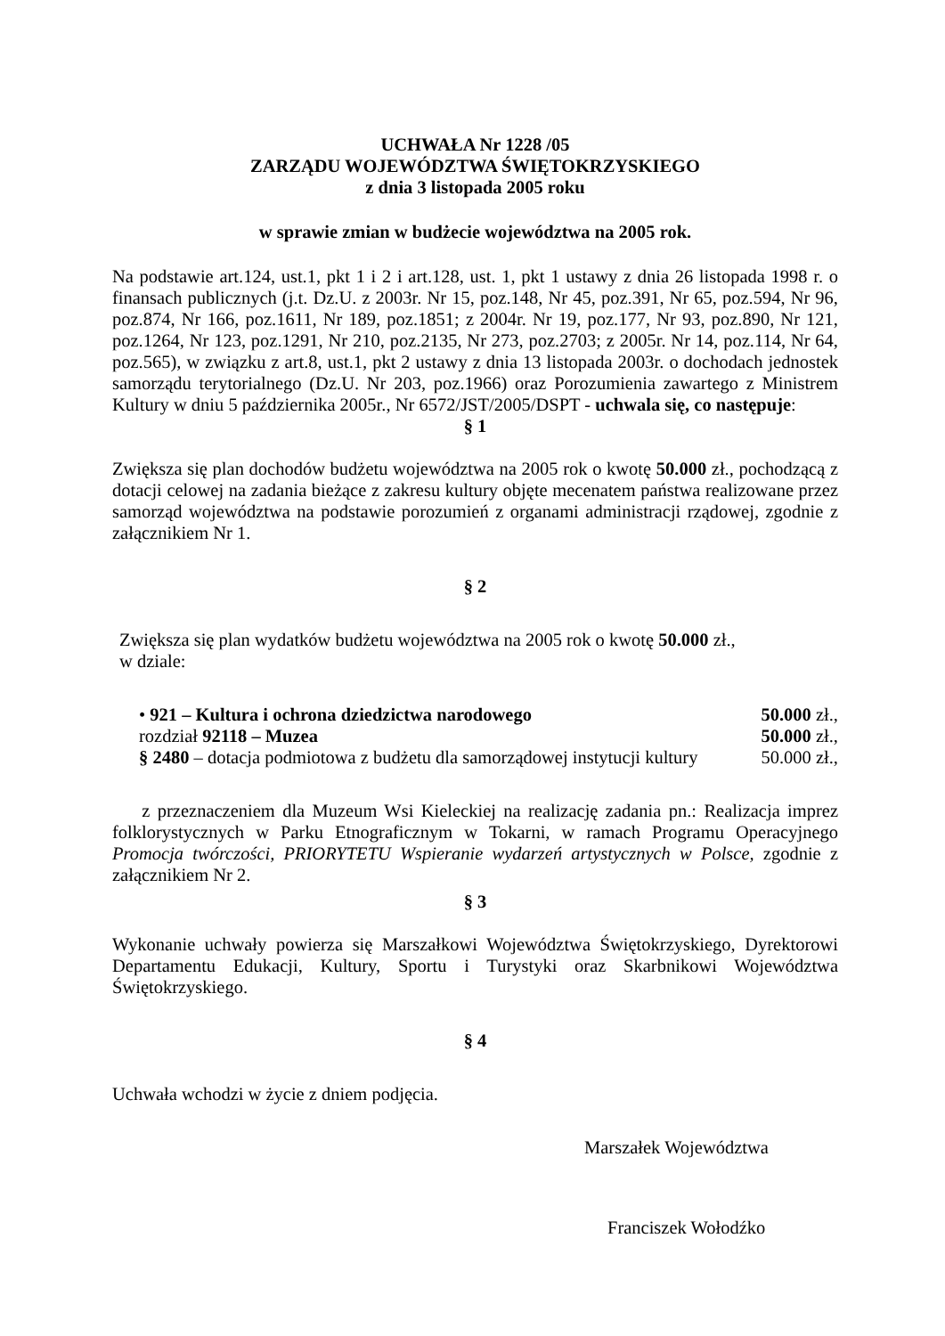UCHWAŁA Nr 1228 /05
ZARZĄDU WOJEWÓDZTWA ŚWIĘTOKRZYSKIEGO
z dnia 3 listopada 2005 roku
w sprawie zmian w budżecie województwa na 2005 rok.
Na podstawie art.124, ust.1, pkt 1 i 2 i art.128, ust. 1, pkt 1 ustawy z dnia 26 listopada 1998 r. o finansach publicznych (j.t. Dz.U. z 2003r. Nr 15, poz.148, Nr 45, poz.391, Nr 65, poz.594, Nr 96, poz.874, Nr 166, poz.1611, Nr 189, poz.1851; z 2004r. Nr 19, poz.177, Nr 93, poz.890, Nr 121, poz.1264, Nr 123, poz.1291, Nr 210, poz.2135, Nr 273, poz.2703; z 2005r. Nr 14, poz.114, Nr 64, poz.565), w związku z art.8, ust.1, pkt 2 ustawy z dnia 13 listopada 2003r. o dochodach jednostek samorządu terytorialnego (Dz.U. Nr 203, poz.1966) oraz Porozumienia zawartego z Ministrem Kultury w dniu 5 października 2005r., Nr 6572/JST/2005/DSPT - uchwala się, co następuje:
§ 1
Zwiększa się plan dochodów budżetu województwa na 2005 rok o kwotę 50.000 zł., pochodzącą z dotacji celowej na zadania bieżące z zakresu kultury objęte mecenatem państwa realizowane przez samorząd województwa na podstawie porozumień z organami administracji rządowej, zgodnie z załącznikiem Nr 1.
§ 2
Zwiększa się plan wydatków budżetu województwa na 2005 rok o kwotę 50.000 zł.,
w dziale:
• 921 – Kultura i ochrona dziedzictwa narodowego 50.000 zł.,
rozdział 92118 – Muzea 50.000 zł.,
§ 2480 – dotacja podmiotowa z budżetu dla samorządowej instytucji kultury 50.000 zł.,
z przeznaczeniem dla Muzeum Wsi Kieleckiej na realizację zadania pn.: Realizacja imprez folklorystycznych w Parku Etnograficznym w Tokarni, w ramach Programu Operacyjnego Promocja twórczości, PRIORYTETU Wspieranie wydarzeń artystycznych w Polsce, zgodnie z załącznikiem Nr 2.
§ 3
Wykonanie uchwały powierza się Marszałkowi Województwa Świętokrzyskiego, Dyrektorowi Departamentu Edukacji, Kultury, Sportu i Turystyki oraz Skarbnikowi Województwa Świętokrzyskiego.
§ 4
Uchwała wchodzi w życie z dniem podjęcia.
Marszałek Województwa
Franciszek Wołodźko